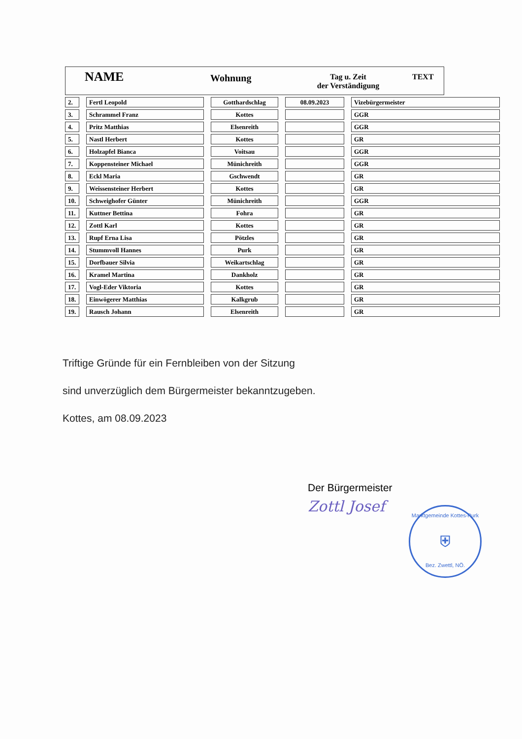NAME
Wohnung
Tag u. Zeit
der Verständigung
TEXT
| 2. | | Fertl Leopold | | Gotthardschlag | | 08.09.2023 | | Vizebürgermeister |
| 3. | | Schrammel Franz | | Kottes | | | | GGR |
| 4. | | Pritz Matthias | | Elsenreith | | | | GGR |
| 5. | | Nastl Herbert | | Kottes | | | | GR |
| 6. | | Holzapfel Bianca | | Voitsau | | | | GGR |
| 7. | | Koppensteiner Michael | | Münichreith | | | | GGR |
| 8. | | Eckl Maria | | Gschwendt | | | | GR |
| 9. | | Weissensteiner Herbert | | Kottes | | | | GR |
| 10. | | Schweighofer Günter | | Münichreith | | | | GGR |
| 11. | | Kuttner Bettina | | Fohra | | | | GR |
| 12. | | Zottl Karl | | Kottes | | | | GR |
| 13. | | Rupf Erna Lisa | | Pötzles | | | | GR |
| 14. | | Stummvoll Hannes | | Purk | | | | GR |
| 15. | | Dorfbauer Silvia | | Weikartschlag | | | | GR |
| 16. | | Kramel Martina | | Dankholz | | | | GR |
| 17. | | Vogl-Eder Viktoria | | Kottes | | | | GR |
| 18. | | Einwögerer Matthias | | Kalkgrub | | | | GR |
| 19. | | Rausch Johann | | Elsenreith | | | | GR |
Triftige Gründe für ein Fernbleiben von der Sitzung
sind unverzüglich dem Bürgermeister bekanntzugeben.
Kottes, am 08.09.2023
Der Bürgermeister
Zottl Josef
Marktgemeinde Kottes-Purk
⛨
Bez. Zwettl, NÖ.